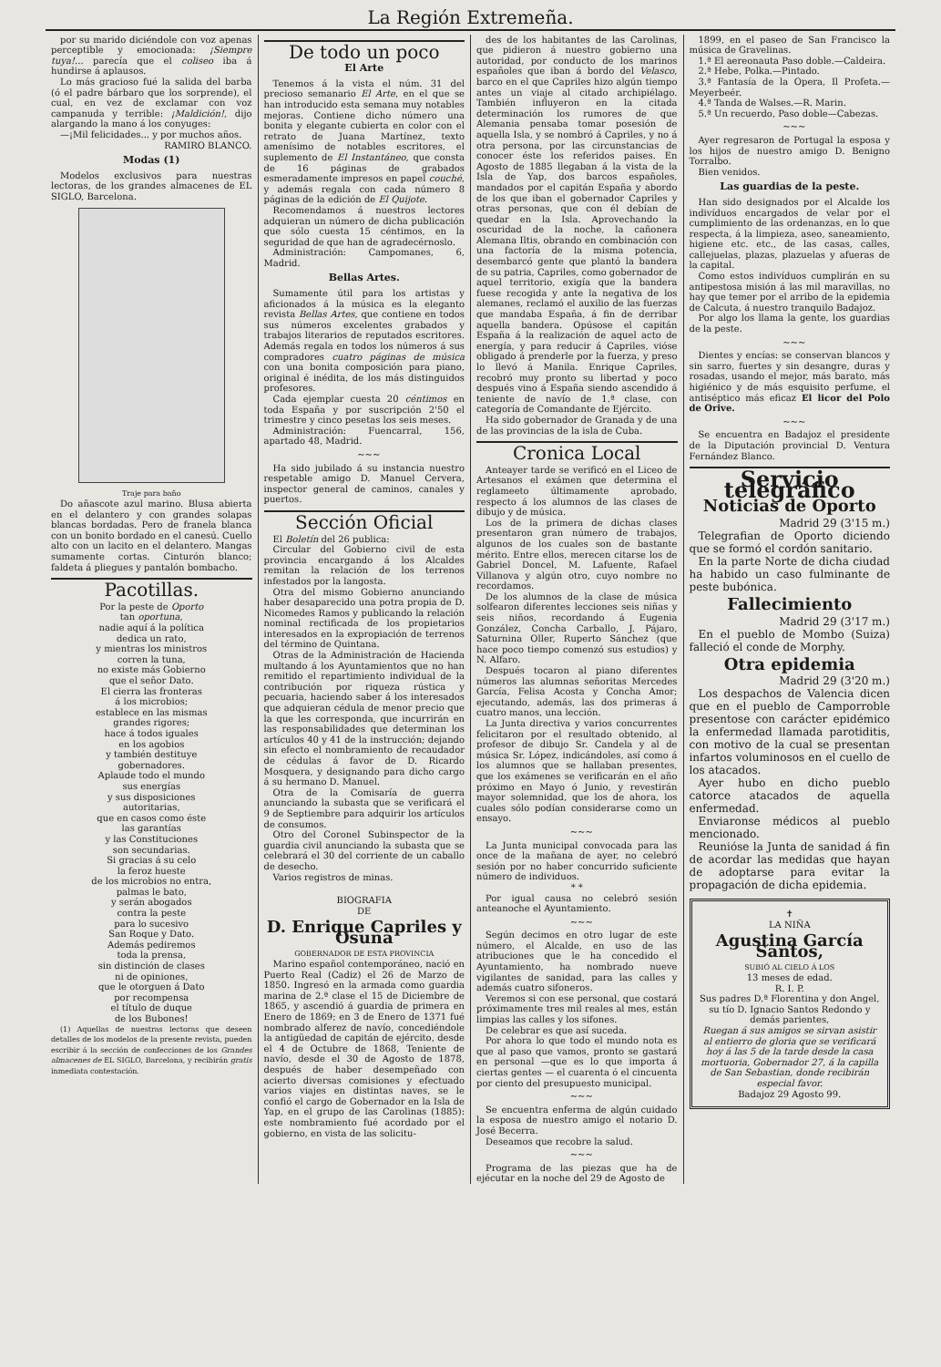La Región Extremeña.
por su marido diciéndole con voz apenas perceptible y emocionada: ¡Siempre tuya!... parecía que el coliseo iba á hundirse á aplausos.
Lo más gracioso fué la salida del barba (ó el padre bárbaro que los sorprende), el cual, en vez de exclamar con voz campanuda y terrible: ¡Maldición!, dijo alargando la mano á los conyuges:
—¡Mil felicidades... y por muchos años.
RAMIRO BLANCO.
Modas (1)
Modelos exclusivos para nuestras lectoras, de los grandes almacenes de EL SIGLO, Barcelona.
Traje para baño
Do añascote azul marino. Blusa abierta en el delantero y con grandes solapas blancas bordadas. Pero de franela blanca con un bonito bordado en el canesú. Cuello alto con un lacito en el delantero. Mangas sumamente cortas. Cinturón blanco; faldeta á pliegues y pantalón bombacho.
Pacotillas.
Por la peste de Oporto
tan oportuna,
nadie aquí á la política
dedica un rato,
y mientras los ministros
corren la tuna,
no existe más Gobierno
que el señor Dato.
El cierra las fronteras
á los microbios;
establece en las mismas
grandes rigores;
hace á todos iguales
en los agobios
y también destituye
gobernadores.
Aplaude todo el mundo
sus energías
y sus disposiciones
autoritarias,
que en casos como éste
las garantías
y las Constituciones
son secundarias.
Si gracias á su celo
la feroz hueste
de los microbios no entra,
palmas le bato,
y serán abogados
contra la peste
para lo sucesivo
San Roque y Dato.
Además pediremos
toda la prensa,
sin distinción de clases
ni de opiniones,
que le otorguen á Dato
por recompensa
el título de duque
de los Bubones!
(1) Aquellas de nuestras lectoras que deseen detalles de los modelos de la presente revista, pueden escribir á la sección de confecciones de los Grandes almacenes de EL SIGLO, Barcelona, y recibirán gratis inmediata contestación.
De todo un poco
El Arte
Tenemos á la vista el núm. 31 del precioso semanario El Arte, en el que se han introducido esta semana muy notables mejoras. Contiene dicho número una bonita y elegante cubierta en color con el retrato de Juana Martínez, texto amenísimo de notables escritores, el suplemento de El Instantáneo, que consta de 16 páginas de grabados esmeradamente impresos en papel couché, y además regala con cada número 8 páginas de la edición de El Quijote.
Recomendamos á nuestros lectores adquieran un número de dicha publicación que sólo cuesta 15 céntimos, en la seguridad de que han de agradecérnoslo.
Administración: Campomanes, 6, Madrid.
Bellas Artes.
Sumamente útil para los artistas y aficionados á la música es la eleganto revista Bellas Artes, que contiene en todos sus números excelentes grabados y trabajos literarios de reputados escritores. Además regala en todos los números á sus compradores cuatro páginas de música con una bonita composición para piano, original é inédita, de los más distinguidos profesores.
Cada ejemplar cuesta 20 céntimos en toda España y por suscripción 2'50 el trimestre y cinco pesetas los seis meses.
Administración: Fuencarral, 156, apartado 48, Madrid.
~~~
Ha sido jubilado á su instancia nuestro respetable amigo D. Manuel Cervera, inspector general de caminos, canales y puertos.
Sección Oficial
El Boletín del 26 publica:
Circular del Gobierno civil de esta provincia encargando á los Alcaldes remitan la relación de los terrenos infestados por la langosta.
Otra del mismo Gobierno anunciando haber desaparecido una potra propia de D. Nicomedes Ramos y publicando la relación nominal rectificada de los propietarios interesados en la expropiación de terrenos del término de Quintana.
Otras de la Administración de Hacienda multando á los Ayuntamientos que no han remitido el repartimiento individual de la contribución por riqueza rústica y pecuaria, haciendo saber á los interesados que adquieran cédula de menor precio que la que les corresponda, que incurrirán en las responsabilidades que determinan los artículos 40 y 41 de la instrucción; dejando sin efecto el nombramiento de recaudador de cédulas á favor de D. Ricardo Mosquera, y designando para dicho cargo á su hermano D. Manuel.
Otra de la Comisaría de guerra anunciando la subasta que se verificará el 9 de Septiembre para adquirir los artículos de consumos.
Otro del Coronel Subinspector de la guardia civil anunciando la subasta que se celebrará el 30 del corriente de un caballo de desecho.
Varios registros de minas.
BIOGRAFIA
DE
D. Enrique Capriles y Osuna
GOBERNADOR DE ESTA PROVINCIA
Marino español contemporáneo, nació en Puerto Real (Cadiz) el 26 de Marzo de 1850. Ingresó en la armada como guardia marina de 2.ª clase el 15 de Diciembre de 1865, y ascendió á guardia de primera en Enero de 1869; en 3 de Enero de 1371 fué nombrado alferez de navío, concediéndole la antigüedad de capitán de ejército, desde el 4 de Octubre de 1868, Teniente de navío, desde el 30 de Agosto de 1878, después de haber desempeñado con acierto diversas comisiones y efectuado varios viajes en distintas naves, se le confió el cargo de Gobernador en la Isla de Yap, en el grupo de las Carolinas (1885): este nombramiento fué acordado por el gobierno, en vista de las solicitu-
des de los habitantes de las Carolinas, que pidieron á nuestro gobierno una autoridad, por conducto de los marinos españoles que iban á bordo del Velasco, barco en el que Capriles hizo algún tiempo antes un viaje al citado archipiélago. También influyeron en la citada determinación los rumores de que Alemania pensaba tomar posesión de aquella Isla, y se nombró á Capriles, y no á otra persona, por las circunstancias de conocer éste los referidos paises. En Agosto de 1885 llegaban á la vista de la Isla de Yap, dos barcos españoles, mandados por el capitán España y abordo de los que iban el gobernador Capriles y otras personas, que con él debían de quedar en la Isla. Aprovechando la oscuridad de la noche, la cañonera Alemana Iltis, obrando en combinación con una factoría de la misma potencia, desembarcó gente que plantó la bandera de su patria, Capriles, como gobernador de aquel territorio, exigía que la bandera fuese recogida y ante la negativa de los alemanes, reclamó el auxilio de las fuerzas que mandaba España, á fin de derribar aquella bandera. Opúsose el capitán España á la realización de aquel acto de energía, y para reducir á Capriles, vióse obligado á prenderle por la fuerza, y preso lo llevó á Manila. Enrique Capriles, recobró muy pronto su libertad y poco después vino á España siendo ascendido á teniente de navío de 1.ª clase, con categoría de Comandante de Ejército.
Ha sido gobernador de Granada y de una de las provincias de la isla de Cuba.
Cronica Local
Anteayer tarde se verificó en el Liceo de Artesanos el exámen que determina el reglameeto últimamente aprobado, respecto á los alumnos de las clases de dibujo y de música.
Los de la primera de dichas clases presentaron gran número de trabajos, algunos de los cuales son de bastante mérito. Entre ellos, merecen citarse los de Gabriel Doncel, M. Lafuente, Rafael Villanova y algún otro, cuyo nombre no recordamos.
De los alumnos de la clase de música solfearon diferentes lecciones seis niñas y seis niños, recordando á Eugenia González, Concha Carballo, J. Pájaro, Saturnina Oller, Ruperto Sánchez (que hace poco tiempo comenzó sus estudios) y N. Alfaro.
Después tocaron al piano diferentes números las alumnas señoritas Mercedes García, Felisa Acosta y Concha Amor; ejecutando, además, las dos primeras á cuatro manos, una lección.
La Junta directiva y varios concurrentes felicitaron por el resultado obtenido, al profesor de dibujo Sr. Candela y al de música Sr. López, indicándoles, así como á los alumnos que se hallaban presentes, que los exámenes se verificarán en el año próximo en Mayo ó Junio, y revestirán mayor solemnidad, que los de ahora, los cuales sólo podían considerarse como un ensayo.
~~~
La Junta municipal convocada para las once de la mañana de ayer, no celebró sesión por no haber concurrido suficiente número de individuos.
* *
Por igual causa no celebró sesión anteanoche el Ayuntamiento.
~~~
Según decimos en otro lugar de este número, el Alcalde, en uso de las atribuciones que le ha concedido el Ayuntamiento, ha nombrado nueve vigilantes de sanidad, para las calles y además cuatro sifoneros.
Veremos si con ese personal, que costará próximamente tres mil reales al mes, están limpias las calles y los sifones.
De celebrar es que así suceda.
Por ahora lo que todo el mundo nota es que al paso que vamos, pronto se gastará en personal —que es lo que importa á ciertas gentes — el cuarenta ó el cincuenta por ciento del presupuesto municipal.
~~~
Se encuentra enferma de algún cuidado la esposa de nuestro amigo el notario D. José Becerra.
Deseamos que recobre la salud.
~~~
Programa de las piezas que ha de ejécutar en la noche del 29 de Agosto de
1899, en el paseo de San Francisco la música de Gravelinas.
1.ª El aereonauta Paso doble.—Caldeira.
2.ª Hebe, Polka.—Pintado.
3.ª Fantasía de la Opera, Il Profeta.—Meyerbeér.
4.ª Tanda de Walses.—R. Marin.
5.ª Un recuerdo, Paso doble—Cabezas.
~~~
Ayer regresaron de Portugal la esposa y los hijos de nuestro amigo D. Benigno Torralbo.
Bien venidos.
Las guardias de la peste.
Han sido designados por el Alcalde los indivíduos encargados de velar por el cumplimiento de las ordenanzas, en lo que respecta, á la limpieza, aseo, saneamiento, higiene etc. etc., de las casas, calles, callejuelas, plazas, plazuelas y afueras de la capital.
Como estos indivíduos cumplirán en su antipestosa misión á las mil maravillas, no hay que temer por el arribo de la epidemia de Calcuta, á nuestro tranquilo Badajoz.
Por algo los llama la gente, los guardias de la peste.
~~~
Dientes y encías: se conservan blancos y sin sarro, fuertes y sin desangre, duras y rosadas, usando el mejor, más barato, más higiénico y de más esquisito perfume, el antiséptico más eficaz El licor del Polo de Orive.
~~~
Se encuentra en Badajoz el presidente de la Diputación provincial D. Ventura Fernández Blanco.
Servicio telegráfico
Noticias de Oporto
Madrid 29 (3'15 m.)
Telegrafian de Oporto diciendo que se formó el cordón sanitario.
En la parte Norte de dicha ciudad ha habido un caso fulminante de peste bubónica.
Fallecimiento
Madrid 29 (3'17 m.)
En el pueblo de Mombo (Suiza) falleció el conde de Morphy.
Otra epidemia
Madrid 29 (3'20 m.)
Los despachos de Valencia dicen que en el pueblo de Camporroble presentose con carácter epidémico la enfermedad llamada parotiditis, con motivo de la cual se presentan infartos voluminosos en el cuello de los atacados.
Ayer hubo en dicho pueblo catorce atacados de aquella enfermedad.
Enviaronse médicos al pueblo mencionado.
Reunióse la Junta de sanidad á fin de acordar las medidas que hayan de adoptarse para evitar la propagación de dicha epidemia.
✝
LA NIÑA
Agustina García Santos,
SUBIÓ AL CIELO Á LOS
13 meses de edad.
R. I. P.
Sus padres D.ª Florentina y don Angel, su tío D. Ignacio Santos Redondo y demás parientes,
Ruegan á sus amigos se sirvan asistir al entierro de gloria que se verificará hoy á las 5 de la tarde desde la casa mortuoria, Gobernador 27, á la capilla de San Sebastian, donde recibirán especial favor.
Badajoz 29 Agosto 99.